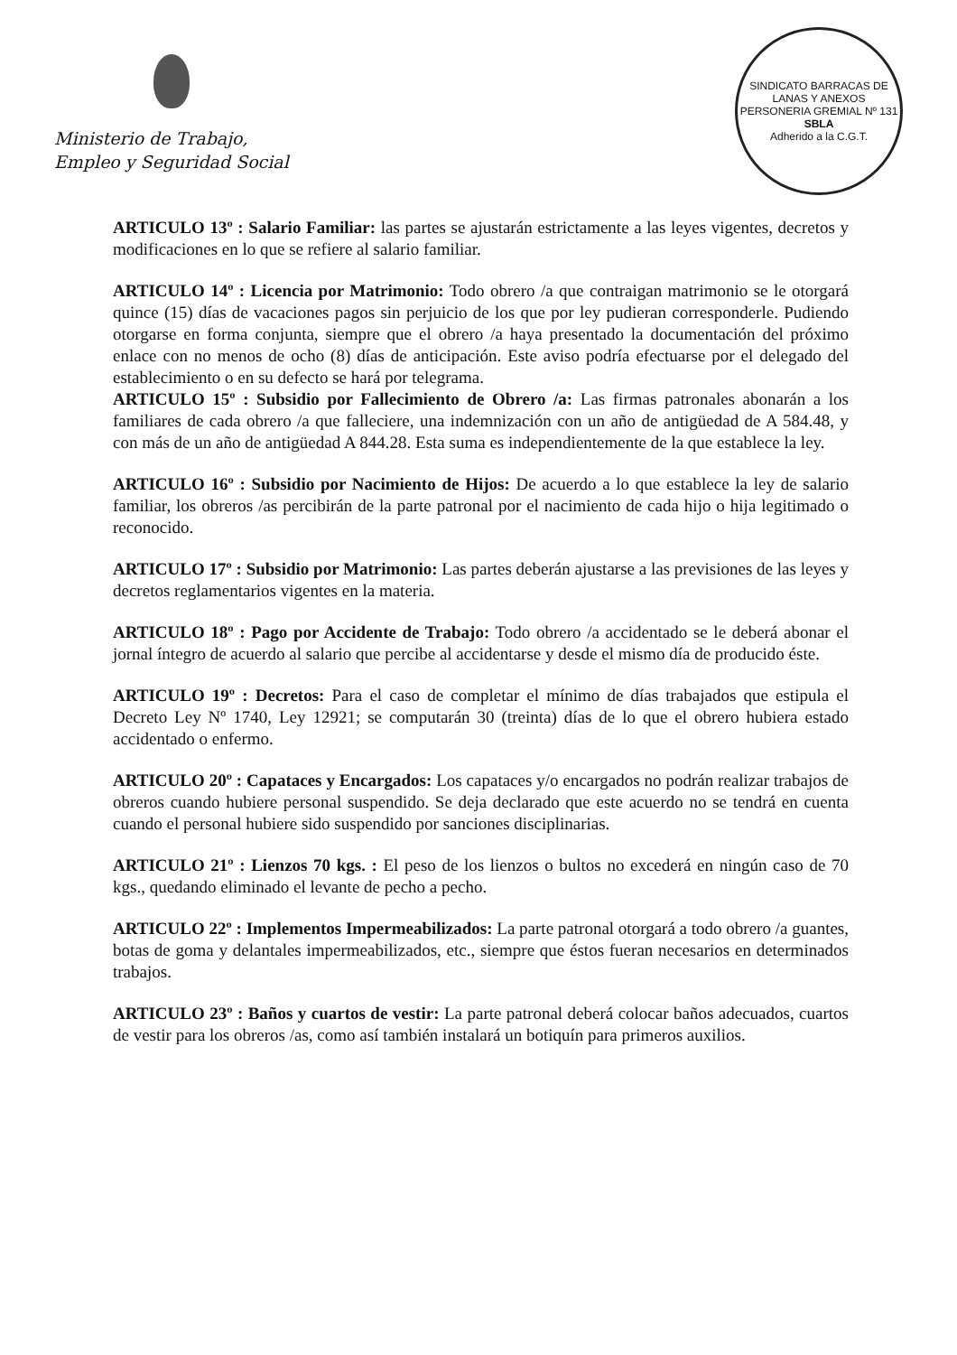Ministerio de Trabajo,
Empleo y Seguridad Social
SINDICATO BARRACAS DE LANAS Y ANEXOS
PERSONERIA GREMIAL Nº 131
SBLA
Adherido a la C.G.T.
ARTICULO 13º : Salario Familiar: las partes se ajustarán estrictamente a las leyes vigentes, decretos y modificaciones en lo que se refiere al salario familiar.
ARTICULO 14º : Licencia por Matrimonio: Todo obrero /a que contraigan matrimonio se le otorgará quince (15) días de vacaciones pagos sin perjuicio de los que por ley pudieran corresponderle. Pudiendo otorgarse en forma conjunta, siempre que el obrero /a haya presentado la documentación del próximo enlace con no menos de ocho (8) días de anticipación. Este aviso podría efectuarse por el delegado del establecimiento o en su defecto se hará por telegrama.
ARTICULO 15º : Subsidio por Fallecimiento de Obrero /a: Las firmas patronales abonarán a los familiares de cada obrero /a que falleciere, una indemnización con un año de antigüedad de A 584.48, y con más de un año de antigüedad A 844.28. Esta suma es independientemente de la que establece la ley.
ARTICULO 16º : Subsidio por Nacimiento de Hijos: De acuerdo a lo que establece la ley de salario familiar, los obreros /as percibirán de la parte patronal por el nacimiento de cada hijo o hija legitimado o reconocido.
ARTICULO 17º : Subsidio por Matrimonio: Las partes deberán ajustarse a las previsiones de las leyes y decretos reglamentarios vigentes en la materia.
ARTICULO 18º : Pago por Accidente de Trabajo: Todo obrero /a accidentado se le deberá abonar el jornal íntegro de acuerdo al salario que percibe al accidentarse y desde el mismo día de producido éste.
ARTICULO 19º : Decretos: Para el caso de completar el mínimo de días trabajados que estipula el Decreto Ley Nº 1740, Ley 12921; se computarán 30 (treinta) días de lo que el obrero hubiera estado accidentado o enfermo.
ARTICULO 20º : Capataces y Encargados: Los capataces y/o encargados no podrán realizar trabajos de obreros cuando hubiere personal suspendido. Se deja declarado que este acuerdo no se tendrá en cuenta cuando el personal hubiere sido suspendido por sanciones disciplinarias.
ARTICULO 21º : Lienzos 70 kgs. : El peso de los lienzos o bultos no excederá en ningún caso de 70 kgs., quedando eliminado el levante de pecho a pecho.
ARTICULO 22º : Implementos Impermeabilizados: La parte patronal otorgará a todo obrero /a guantes, botas de goma y delantales impermeabilizados, etc., siempre que éstos fueran necesarios en determinados trabajos.
ARTICULO 23º : Baños y cuartos de vestir: La parte patronal deberá colocar baños adecuados, cuartos de vestir para los obreros /as, como así también instalará un botiquín para primeros auxilios.